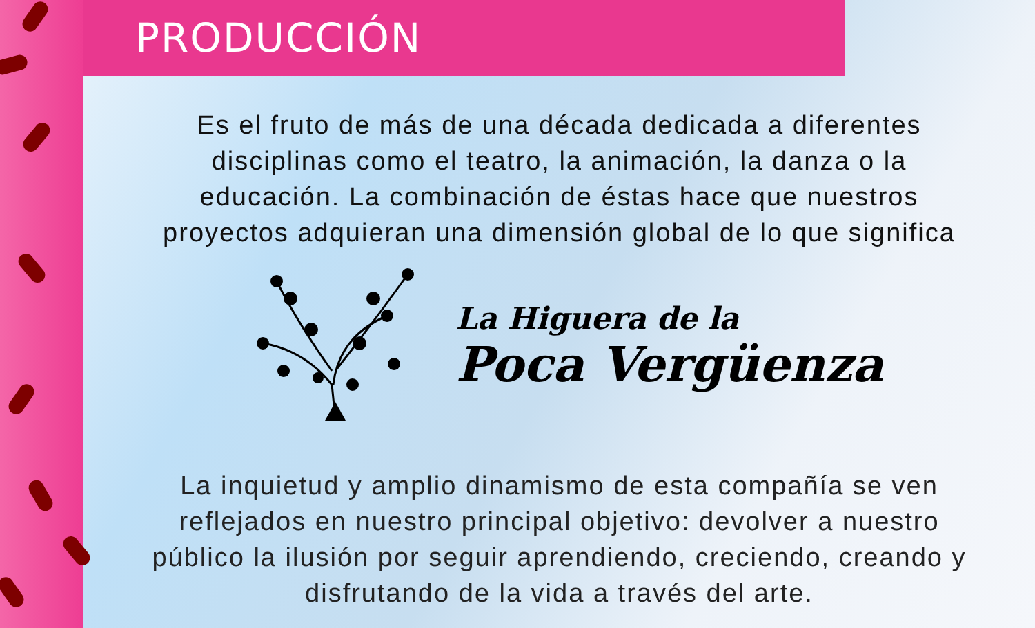PRODUCCIÓN
Es el fruto de más de una década dedicada a diferentes
disciplinas como el teatro, la animación, la danza o la
educación. La combinación de éstas hace que nuestros
proyectos adquieran una dimensión global de lo que significa
La Higuera de la
Poca Vergüenza
La inquietud y amplio dinamismo de esta compañía se ven
reflejados en nuestro principal objetivo: devolver a nuestro
público la ilusión por seguir aprendiendo, creciendo, creando y
disfrutando de la vida a través del arte.